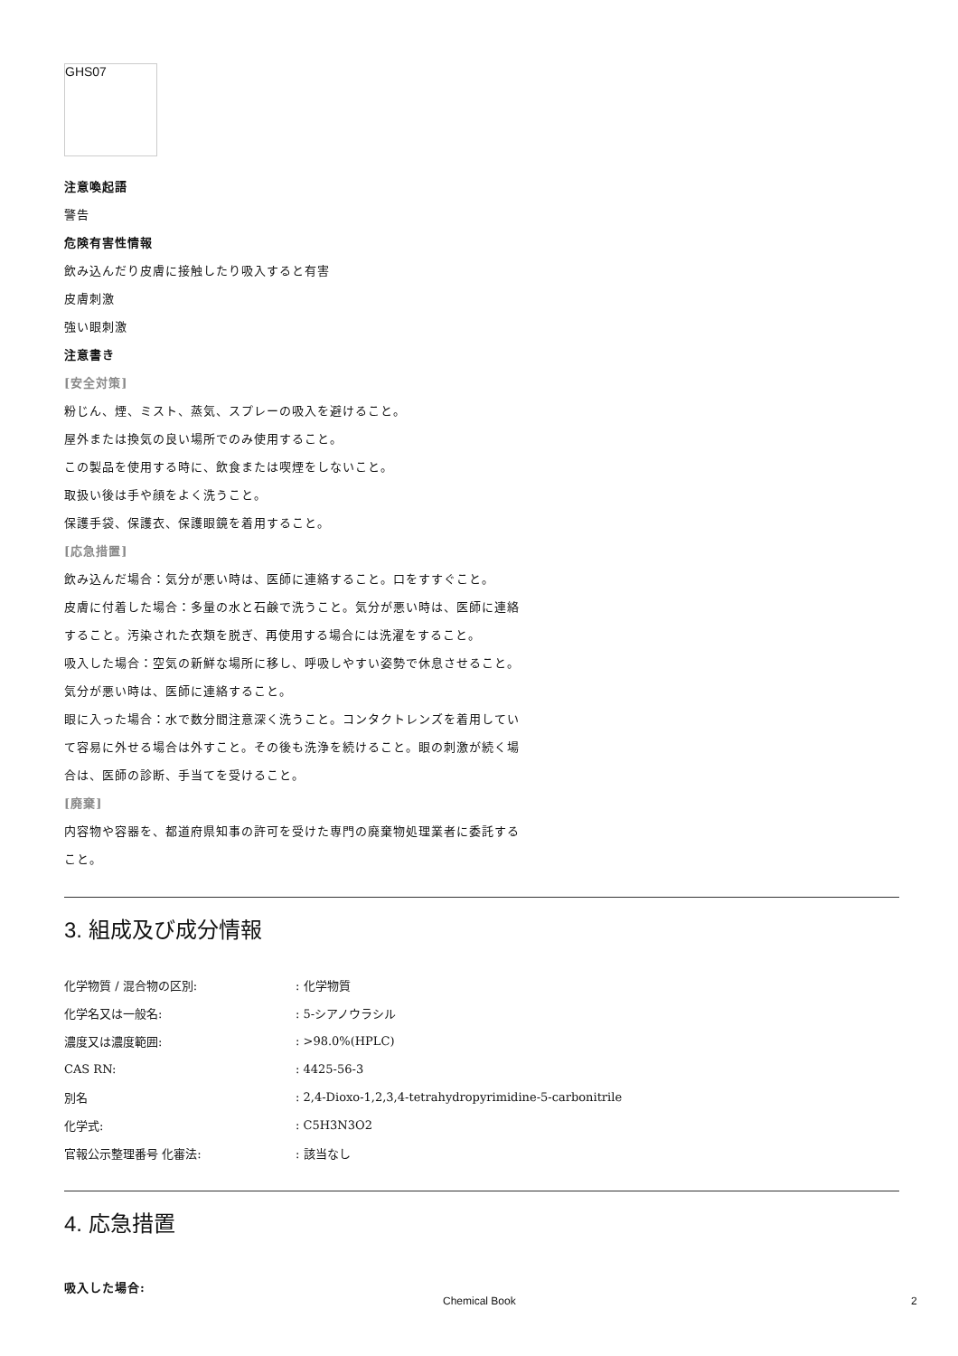GHS07
注意喚起語
警告
危険有害性情報
飲み込んだり皮膚に接触したり吸入すると有害
皮膚刺激
強い眼刺激
注意書き
[安全対策]
粉じん、煙、ミスト、蒸気、スプレーの吸入を避けること。
屋外または換気の良い場所でのみ使用すること。
この製品を使用する時に、飲食または喫煙をしないこと。
取扱い後は手や顔をよく洗うこと。
保護手袋、保護衣、保護眼鏡を着用すること。
[応急措置]
飲み込んだ場合：気分が悪い時は、医師に連絡すること。口をすすぐこと。
皮膚に付着した場合：多量の水と石鹸で洗うこと。気分が悪い時は、医師に連絡すること。汚染された衣類を脱ぎ、再使用する場合には洗濯をすること。
吸入した場合：空気の新鮮な場所に移し、呼吸しやすい姿勢で休息させること。気分が悪い時は、医師に連絡すること。
眼に入った場合：水で数分間注意深く洗うこと。コンタクトレンズを着用していて容易に外せる場合は外すこと。その後も洗浄を続けること。眼の刺激が続く場合は、医師の診断、手当てを受けること。
[廃棄]
内容物や容器を、都道府県知事の許可を受けた専門の廃棄物処理業者に委託すること。
3. 組成及び成分情報
| 化学物質 / 混合物の区別: | : 化学物質 |
| 化学名又は一般名: | : 5-シアノウラシル |
| 濃度又は濃度範囲: | : >98.0%(HPLC) |
| CAS RN: | : 4425-56-3 |
| 別名 | : 2,4-Dioxo-1,2,3,4-tetrahydropyrimidine-5-carbonitrile |
| 化学式: | : C5H3N3O2 |
| 官報公示整理番号 化審法: | : 該当なし |
4. 応急措置
吸入した場合:
Chemical Book 2